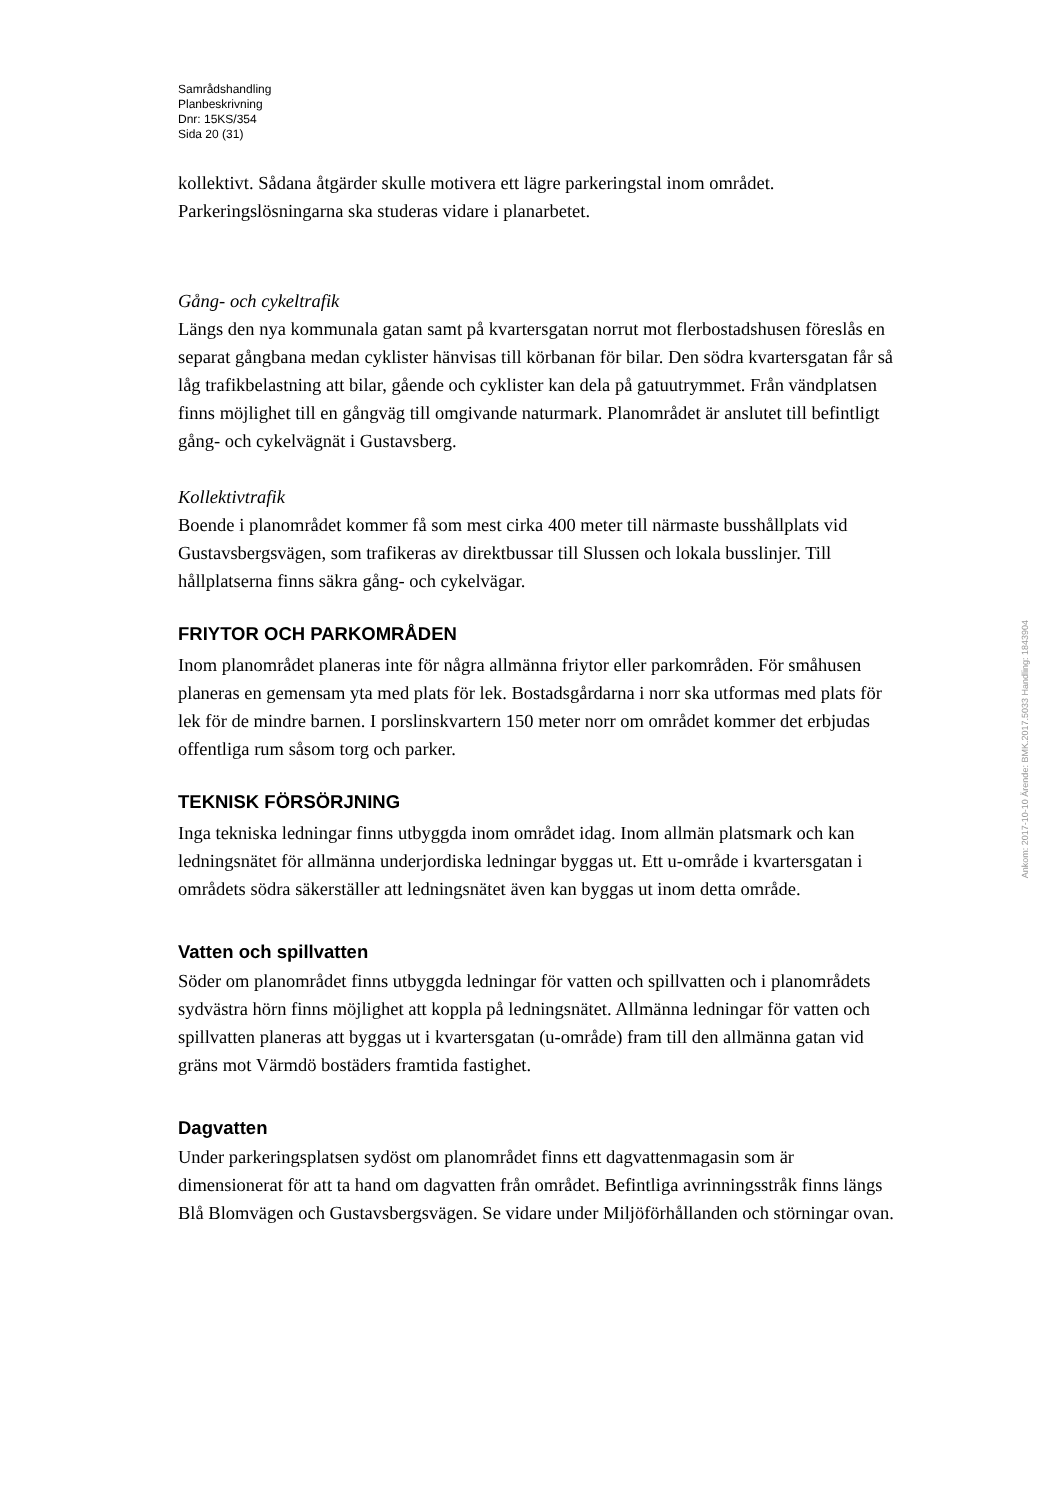Samrådshandling
Planbeskrivning
Dnr: 15KS/354
Sida 20 (31)
kollektivt. Sådana åtgärder skulle motivera ett lägre parkeringstal inom området. Parkeringslösningarna ska studeras vidare i planarbetet.
Gång- och cykeltrafik
Längs den nya kommunala gatan samt på kvartersgatan norrut mot flerbostadshusen föreslås en separat gångbana medan cyklister hänvisas till körbanan för bilar. Den södra kvartersgatan får så låg trafikbelastning att bilar, gående och cyklister kan dela på gatuutrymmet. Från vändplatsen finns möjlighet till en gångväg till omgivande naturmark. Planområdet är anslutet till befintligt gång- och cykelvägnät i Gustavsberg.
Kollektivtrafik
Boende i planområdet kommer få som mest cirka 400 meter till närmaste busshållplats vid Gustavsbergsvägen, som trafikeras av direktbussar till Slussen och lokala busslinjer. Till hållplatserna finns säkra gång- och cykelvägar.
FRIYTOR OCH PARKOMRÅDEN
Inom planområdet planeras inte för några allmänna friytor eller parkområden. För småhusen planeras en gemensam yta med plats för lek. Bostadsgårdarna i norr ska utformas med plats för lek för de mindre barnen. I porslinskvartern 150 meter norr om området kommer det erbjudas offentliga rum såsom torg och parker.
TEKNISK FÖRSÖRJNING
Inga tekniska ledningar finns utbyggda inom området idag. Inom allmän platsmark och kan ledningsnätet för allmänna underjordiska ledningar byggas ut. Ett u-område i kvartersgatan i områdets södra säkerställer att ledningsnätet även kan byggas ut inom detta område.
Vatten och spillvatten
Söder om planområdet finns utbyggda ledningar för vatten och spillvatten och i planområdets sydvästra hörn finns möjlighet att koppla på ledningsnätet. Allmänna ledningar för vatten och spillvatten planeras att byggas ut i kvartersgatan (u-område) fram till den allmänna gatan vid gräns mot Värmdö bostäders framtida fastighet.
Dagvatten
Under parkeringsplatsen sydöst om planområdet finns ett dagvattenmagasin som är dimensionerat för att ta hand om dagvatten från området. Befintliga avrinningsstråk finns längs Blå Blomvägen och Gustavsbergsvägen. Se vidare under Miljöförhållanden och störningar ovan.
Ankom: 2017-10-10 Ärende: BMK.2017.5033 Handling: 1843904